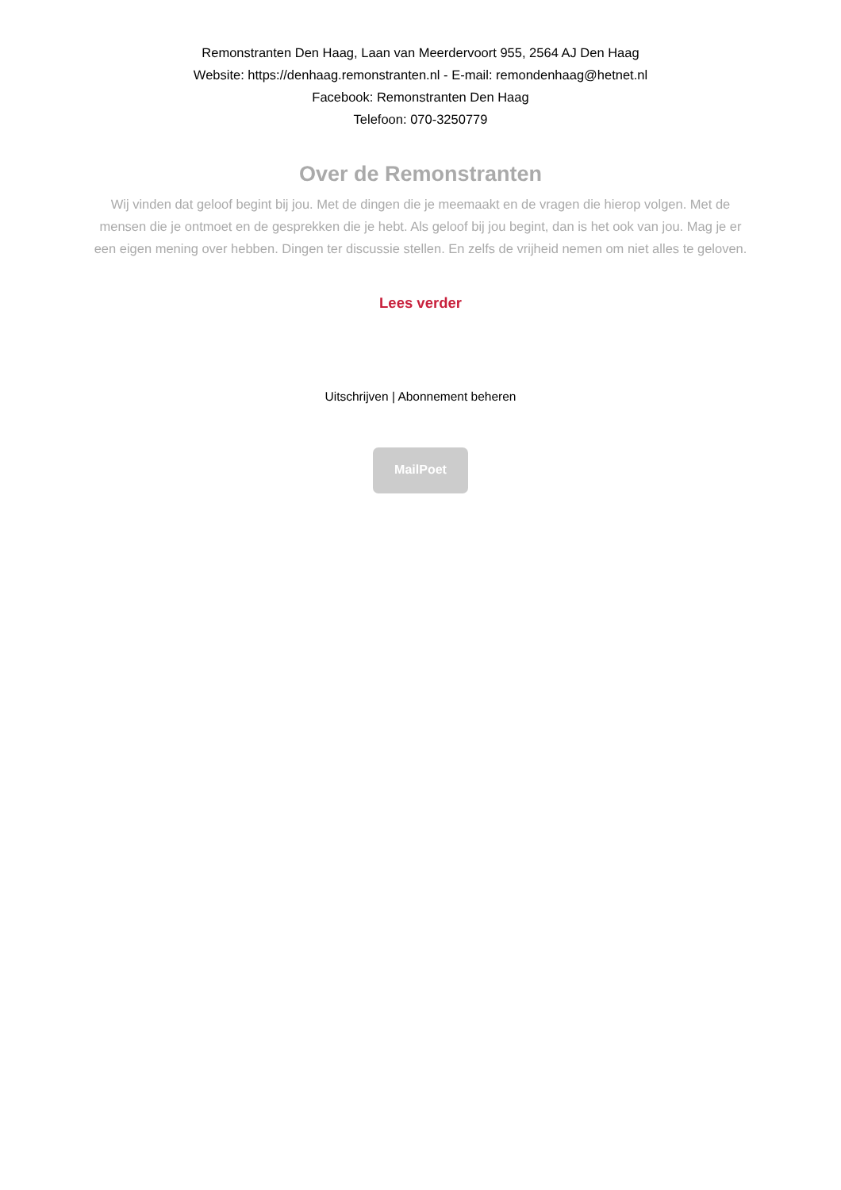Remonstranten Den Haag, Laan van Meerdervoort 955, 2564 AJ Den Haag
Website: https://denhaag.remonstranten.nl - E-mail: remondenhaag@hetnet.nl
Facebook: Remonstranten Den Haag
Telefoon: 070-3250779
Over de Remonstranten
Wij vinden dat geloof begint bij jou. Met de dingen die je meemaakt en de vragen die hierop volgen. Met de mensen die je ontmoet en de gesprekken die je hebt. Als geloof bij jou begint, dan is het ook van jou. Mag je er een eigen mening over hebben. Dingen ter discussie stellen. En zelfs de vrijheid nemen om niet alles te geloven.
Lees verder
Uitschrijven | Abonnement beheren
MailPoet